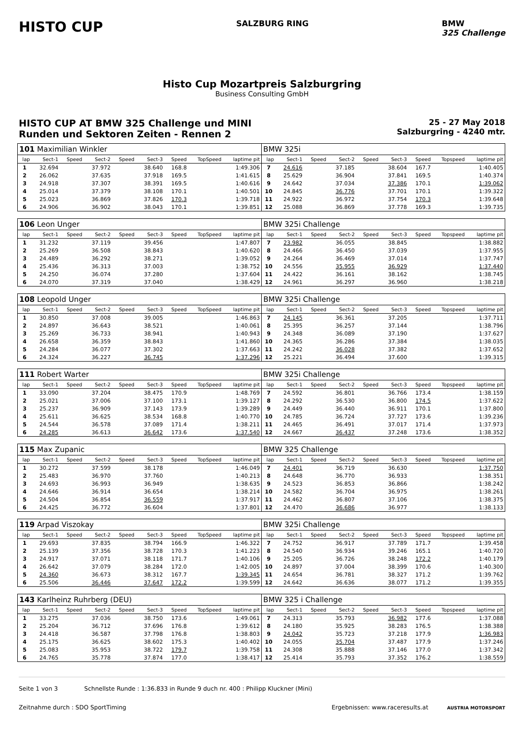HISTO CUP
SALZBURG RING BMW
325 Challenge
Histo Cup Mozartpreis Salzburgring
Business Consulting GmbH
HISTO CUP AT BMW 325 Challenge und MINI
Runden und Sektoren Zeiten - Rennen 2
25 - 27 May 2018
Salzburgring - 4240 mtr.
| 101 Maximilian Winkler | | | | | | | | | BMW 325i | | | | | | | | |
| lap | Sect-1 | Speed | Sect-2 | Speed | Sect-3 | Speed | TopSpeed | laptime pit | lap | Sect-1 | Speed | Sect-2 | Speed | Sect-3 | Speed | Topspeed | laptime pit |
| 1 | 32.694 | | 37.972 | | 38.640 | 168.8 | | 1:49.306 | 7 | 24.616 | | 37.185 | | 38.604 | 167.7 | | 1:40.405 |
| 2 | 26.062 | | 37.635 | | 37.918 | 169.5 | | 1:41.615 | 8 | 25.629 | | 36.904 | | 37.841 | 169.5 | | 1:40.374 |
| 3 | 24.918 | | 37.307 | | 38.391 | 169.5 | | 1:40.616 | 9 | 24.642 | | 37.034 | | 37.386 | 170.1 | | 1:39.062 |
| 4 | 25.014 | | 37.379 | | 38.108 | 170.1 | | 1:40.501 | 10 | 24.845 | | 36.776 | | 37.701 | 170.1 | | 1:39.322 |
| 5 | 25.023 | | 36.869 | | 37.826 | 170.3 | | 1:39.718 | 11 | 24.922 | | 36.972 | | 37.754 | 170.3 | | 1:39.648 |
| 6 | 24.906 | | 36.902 | | 38.043 | 170.1 | | 1:39.851 | 12 | 25.088 | | 36.869 | | 37.778 | 169.3 | | 1:39.735 |
| 106 Leon Unger | | | | | | | | | BMW 325i Challenge | | | | | | | | |
| lap | Sect-1 | Speed | Sect-2 | Speed | Sect-3 | Speed | TopSpeed | laptime pit | lap | Sect-1 | Speed | Sect-2 | Speed | Sect-3 | Speed | Topspeed | laptime pit |
| 1 | 31.232 | | 37.119 | | 39.456 | | | 1:47.807 | 7 | 23.982 | | 36.055 | | 38.845 | | | 1:38.882 |
| 2 | 25.269 | | 36.508 | | 38.843 | | | 1:40.620 | 8 | 24.466 | | 36.450 | | 37.039 | | | 1:37.955 |
| 3 | 24.489 | | 36.292 | | 38.271 | | | 1:39.052 | 9 | 24.264 | | 36.469 | | 37.014 | | | 1:37.747 |
| 4 | 25.436 | | 36.313 | | 37.003 | | | 1:38.752 | 10 | 24.556 | | 35.955 | | 36.929 | | | 1:37.440 |
| 5 | 24.250 | | 36.074 | | 37.280 | | | 1:37.604 | 11 | 24.422 | | 36.161 | | 38.162 | | | 1:38.745 |
| 6 | 24.070 | | 37.319 | | 37.040 | | | 1:38.429 | 12 | 24.961 | | 36.297 | | 36.960 | | | 1:38.218 |
| 108 Leopold Unger | | | | | | | | | BMW 325i Challenge | | | | | | | | |
| lap | Sect-1 | Speed | Sect-2 | Speed | Sect-3 | Speed | TopSpeed | laptime pit | lap | Sect-1 | Speed | Sect-2 | Speed | Sect-3 | Speed | Topspeed | laptime pit |
| 1 | 30.850 | | 37.008 | | 39.005 | | | 1:46.863 | 7 | 24.145 | | 36.361 | | 37.205 | | | 1:37.711 |
| 2 | 24.897 | | 36.643 | | 38.521 | | | 1:40.061 | 8 | 25.395 | | 36.257 | | 37.144 | | | 1:38.796 |
| 3 | 25.269 | | 36.733 | | 38.941 | | | 1:40.943 | 9 | 24.348 | | 36.089 | | 37.190 | | | 1:37.627 |
| 4 | 26.658 | | 36.359 | | 38.843 | | | 1:41.860 | 10 | 24.365 | | 36.286 | | 37.384 | | | 1:38.035 |
| 5 | 24.284 | | 36.077 | | 37.302 | | | 1:37.663 | 11 | 24.242 | | 36.028 | | 37.382 | | | 1:37.652 |
| 6 | 24.324 | | 36.227 | | 36.745 | | | 1:37.296 | 12 | 25.221 | | 36.494 | | 37.600 | | | 1:39.315 |
| 111 Robert Warter | | | | | | | | | BMW 325i Challenge | | | | | | | | |
| lap | Sect-1 | Speed | Sect-2 | Speed | Sect-3 | Speed | TopSpeed | laptime pit | lap | Sect-1 | Speed | Sect-2 | Speed | Sect-3 | Speed | Topspeed | laptime pit |
| 1 | 33.090 | | 37.204 | | 38.475 | 170.9 | | 1:48.769 | 7 | 24.592 | | 36.801 | | 36.766 | 173.4 | | 1:38.159 |
| 2 | 25.021 | | 37.006 | | 37.100 | 173.1 | | 1:39.127 | 8 | 24.292 | | 36.530 | | 36.800 | 174.5 | | 1:37.622 |
| 3 | 25.237 | | 36.909 | | 37.143 | 173.9 | | 1:39.289 | 9 | 24.449 | | 36.440 | | 36.911 | 170.1 | | 1:37.800 |
| 4 | 25.611 | | 36.625 | | 38.534 | 168.8 | | 1:40.770 | 10 | 24.785 | | 36.724 | | 37.727 | 173.6 | | 1:39.236 |
| 5 | 24.544 | | 36.578 | | 37.089 | 171.4 | | 1:38.211 | 11 | 24.465 | | 36.491 | | 37.017 | 171.4 | | 1:37.973 |
| 6 | 24.285 | | 36.613 | | 36.642 | 173.6 | | 1:37.540 | 12 | 24.667 | | 36.437 | | 37.248 | 173.6 | | 1:38.352 |
| 115 Max Zupanic | | | | | | | | | BMW 325 Challenge | | | | | | | | |
| lap | Sect-1 | Speed | Sect-2 | Speed | Sect-3 | Speed | TopSpeed | laptime pit | lap | Sect-1 | Speed | Sect-2 | Speed | Sect-3 | Speed | Topspeed | laptime pit |
| 1 | 30.272 | | 37.599 | | 38.178 | | | 1:46.049 | 7 | 24.401 | | 36.719 | | 36.630 | | | 1:37.750 |
| 2 | 25.483 | | 36.970 | | 37.760 | | | 1:40.213 | 8 | 24.648 | | 36.770 | | 36.933 | | | 1:38.351 |
| 3 | 24.693 | | 36.993 | | 36.949 | | | 1:38.635 | 9 | 24.523 | | 36.853 | | 36.866 | | | 1:38.242 |
| 4 | 24.646 | | 36.914 | | 36.654 | | | 1:38.214 | 10 | 24.582 | | 36.704 | | 36.975 | | | 1:38.261 |
| 5 | 24.504 | | 36.854 | | 36.559 | | | 1:37.917 | 11 | 24.462 | | 36.807 | | 37.106 | | | 1:38.375 |
| 6 | 24.425 | | 36.772 | | 36.604 | | | 1:37.801 | 12 | 24.470 | | 36.686 | | 36.977 | | | 1:38.133 |
| 119 Arpad Viszokay | | | | | | | | | BMW 325i Challenge | | | | | | | | |
| lap | Sect-1 | Speed | Sect-2 | Speed | Sect-3 | Speed | TopSpeed | laptime pit | lap | Sect-1 | Speed | Sect-2 | Speed | Sect-3 | Speed | Topspeed | laptime pit |
| 1 | 29.693 | | 37.835 | | 38.794 | 166.9 | | 1:46.322 | 7 | 24.752 | | 36.917 | | 37.789 | 171.7 | | 1:39.458 |
| 2 | 25.139 | | 37.356 | | 38.728 | 170.3 | | 1:41.223 | 8 | 24.540 | | 36.934 | | 39.246 | 165.1 | | 1:40.720 |
| 3 | 24.917 | | 37.071 | | 38.118 | 171.7 | | 1:40.106 | 9 | 25.205 | | 36.726 | | 38.248 | 172.2 | | 1:40.179 |
| 4 | 26.642 | | 37.079 | | 38.284 | 172.0 | | 1:42.005 | 10 | 24.897 | | 37.004 | | 38.399 | 170.6 | | 1:40.300 |
| 5 | 24.360 | | 36.673 | | 38.312 | 167.7 | | 1:39.345 | 11 | 24.654 | | 36.781 | | 38.327 | 171.2 | | 1:39.762 |
| 6 | 25.506 | | 36.446 | | 37.647 | 172.2 | | 1:39.599 | 12 | 24.642 | | 36.636 | | 38.077 | 171.2 | | 1:39.355 |
| 143 Karlheinz Ruhrberg (DEU) | | | | | | | | | BMW 325 i Challenge | | | | | | | | |
| lap | Sect-1 | Speed | Sect-2 | Speed | Sect-3 | Speed | TopSpeed | laptime pit | lap | Sect-1 | Speed | Sect-2 | Speed | Sect-3 | Speed | Topspeed | laptime pit |
| 1 | 33.275 | | 37.036 | | 38.750 | 173.6 | | 1:49.061 | 7 | 24.313 | | 35.793 | | 36.982 | 177.6 | | 1:37.088 |
| 2 | 25.204 | | 36.712 | | 37.696 | 176.8 | | 1:39.612 | 8 | 24.180 | | 35.925 | | 38.283 | 176.5 | | 1:38.388 |
| 3 | 24.418 | | 36.587 | | 37.798 | 176.8 | | 1:38.803 | 9 | 24.042 | | 35.723 | | 37.218 | 177.9 | | 1:36.983 |
| 4 | 25.175 | | 36.625 | | 38.602 | 175.3 | | 1:40.402 | 10 | 24.055 | | 35.704 | | 37.487 | 177.9 | | 1:37.246 |
| 5 | 25.083 | | 35.953 | | 38.722 | 179.7 | | 1:39.758 | 11 | 24.308 | | 35.888 | | 37.146 | 177.0 | | 1:37.342 |
| 6 | 24.765 | | 35.778 | | 37.874 | 177.0 | | 1:38.417 | 12 | 25.414 | | 35.793 | | 37.352 | 176.2 | | 1:38.559 |
Seite 1 von 3 Schnellste Runde : 1:36.833 in Runde 9 duch nr. 400 : Philipp Kluckner (Mini)
Zeitnahme durch : SDO SportTiming Ergebnissen: www.raceresults.at AUSTRIA MOTORSPORT